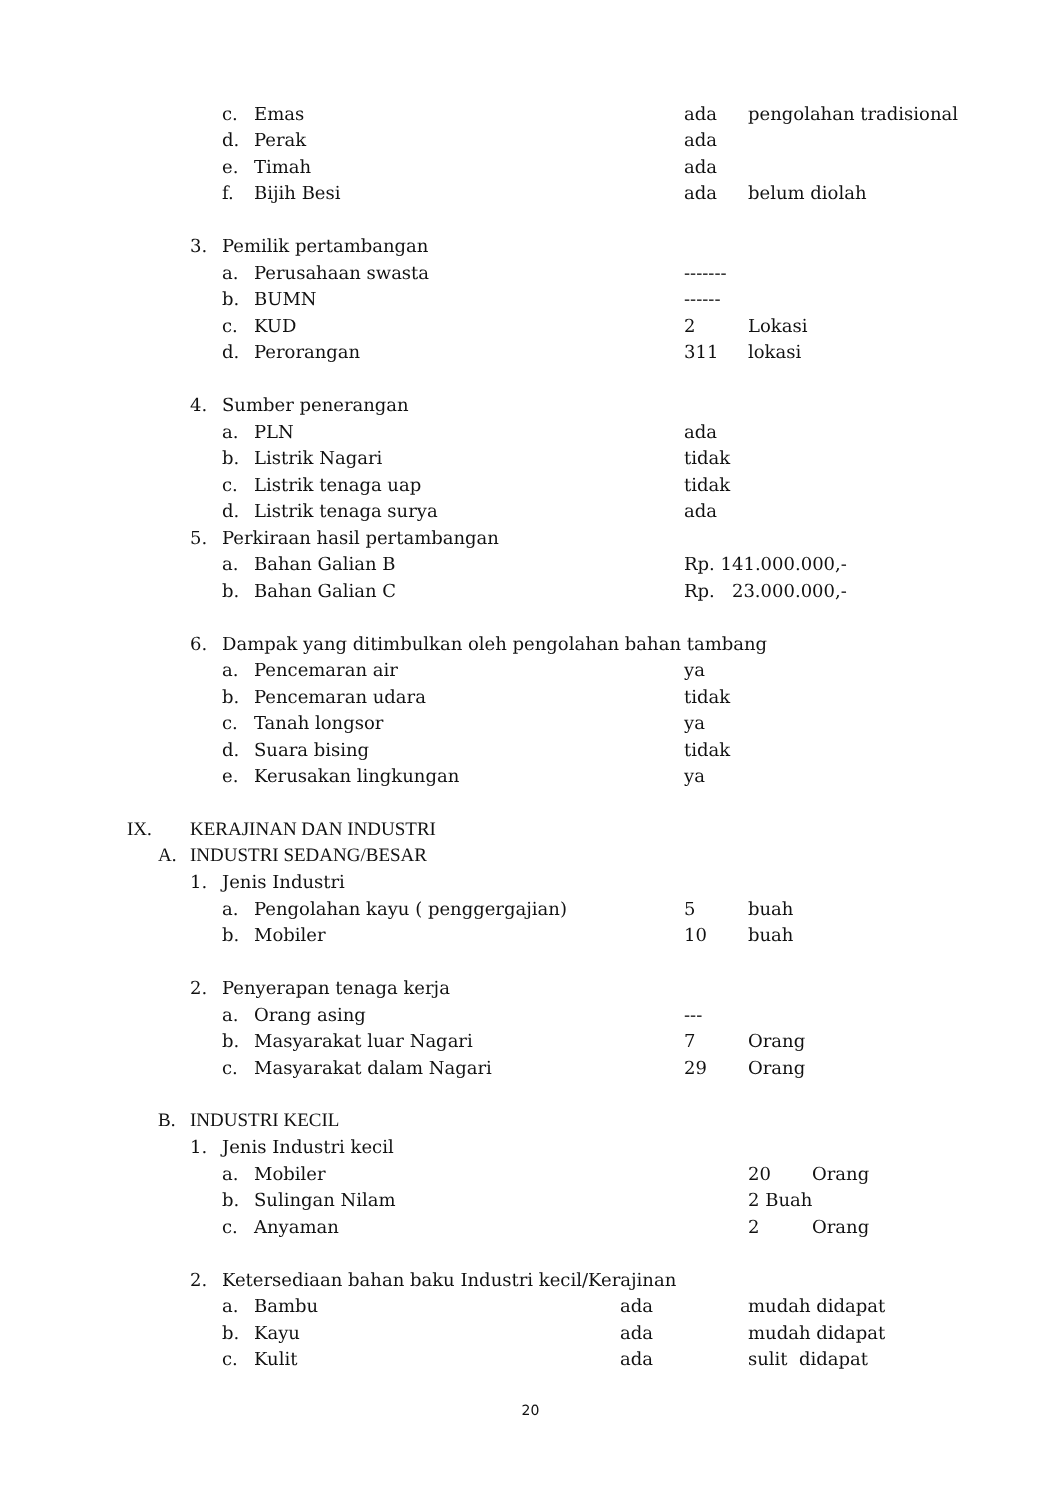c. Emas ada pengolahan tradisional
d. Perak ada
e. Timah ada
f. Bijih Besi ada belum diolah
3. Pemilik pertambangan
a. Perusahaan swasta -------
b. BUMN ------
c. KUD 2 Lokasi
d. Perorangan 311 lokasi
4. Sumber penerangan
a. PLN ada
b. Listrik Nagari tidak
c. Listrik tenaga uap tidak
d. Listrik tenaga surya ada
5. Perkiraan hasil pertambangan
a. Bahan Galian B Rp. 141.000.000,-
b. Bahan Galian C Rp. 23.000.000,-
6. Dampak yang ditimbulkan oleh pengolahan bahan tambang
a. Pencemaran air ya
b. Pencemaran udara tidak
c. Tanah longsor ya
d. Suara bising tidak
e. Kerusakan lingkungan ya
IX. KERAJINAN DAN INDUSTRI
A. INDUSTRI SEDANG/BESAR
1. Jenis Industri
a. Pengolahan kayu ( penggergajian) 5 buah
b. Mobiler 10 buah
2. Penyerapan tenaga kerja
a. Orang asing ---
b. Masyarakat luar Nagari 7 Orang
c. Masyarakat dalam Nagari 29 Orang
B. INDUSTRI KECIL
1. Jenis Industri kecil
a. Mobiler 20 Orang
b. Sulingan Nilam 2 Buah
c. Anyaman 2 Orang
2. Ketersediaan bahan baku Industri kecil/Kerajinan
a. Bambu ada mudah didapat
b. Kayu ada mudah didapat
c. Kulit ada sulit didapat
20